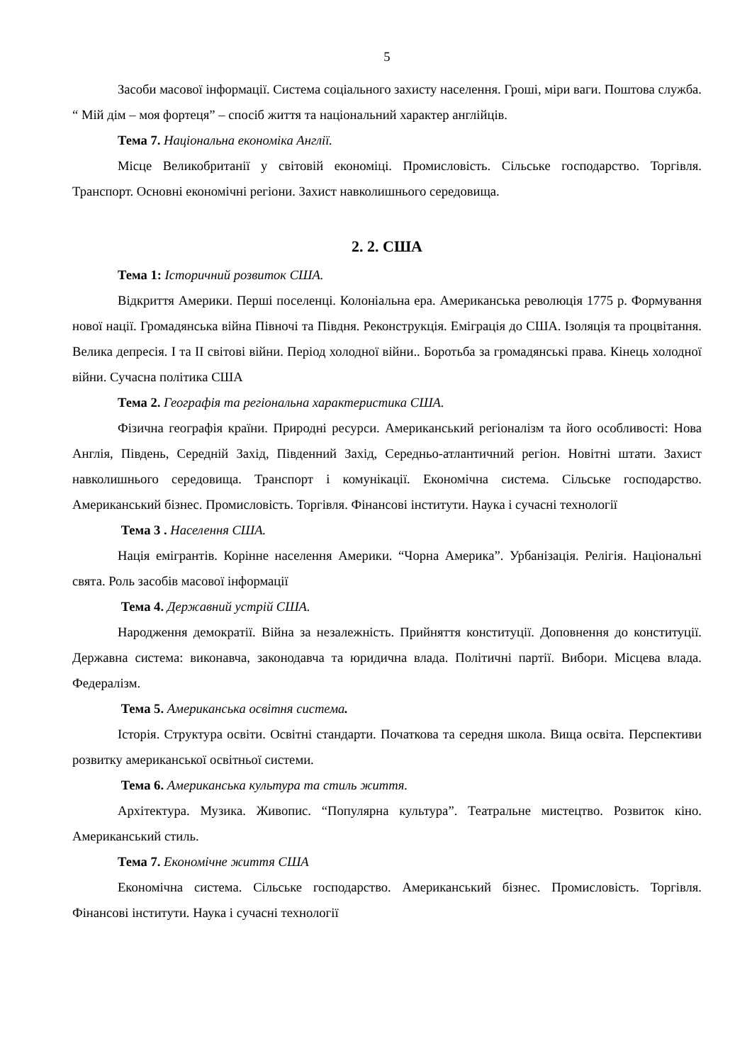5
Засоби масової інформації. Система соціального захисту населення. Гроші, міри ваги. Поштова служба. “ Мій дім – моя фортеця” – спосіб життя та національний характер англійців.
Тема 7. Національна економіка Англії.
Місце Великобританії у світовій економіці. Промисловість. Сільське господарство. Торгівля. Транспорт. Основні економічні регіони. Захист навколишнього середовища.
2. 2. США
Тема 1: Історичний розвиток США.
Відкриття Америки. Перші поселенці. Колоніальна ера. Американська революція 1775 р. Формування нової нації. Громадянська війна Півночі та Півдня. Реконструкція. Еміграція до США. Ізоляція та процвітання. Велика депресія. I та II світові війни. Період холодної війни.. Боротьба за громадянські права. Кінець холодної війни. Сучасна політика США
Тема 2. Географія та регіональна характеристика США.
Фізична географія країни. Природні ресурси. Американський регіоналізм та його особливості: Нова Англія, Південь, Середній Захід, Південний Захід, Середньо-атлантичний регіон. Новітні штати. Захист навколишнього середовища. Транспорт і комунікації. Економічна система. Сільське господарство. Американський бізнес. Промисловість. Торгівля. Фінансові інститути. Наука і сучасні технології
Тема 3 . Населення США.
Нація емігрантів. Корінне населення Америки. “Чорна Америка”. Урбанізація. Релігія. Національні свята. Роль засобів масової інформації
Тема 4. Державний устрій США.
Народження демократії. Війна за незалежність. Прийняття конституції. Доповнення до конституції. Державна система: виконавча, законодавча та юридична влада. Політичні партії. Вибори. Місцева влада. Федералізм.
Тема 5. Американська освітня система.
Історія. Структура освіти. Освітні стандарти. Початкова та середня школа. Вища освіта. Перспективи розвитку американської освітньої системи.
Тема 6. Американська культура та стиль життя.
Архітектура. Музика. Живопис. “Популярна культура”. Театральне мистецтво. Розвиток кіно. Американський стиль.
Тема 7. Економічне життя США
Економічна система. Сільське господарство. Американський бізнес. Промисловість. Торгівля. Фінансові інститути. Наука і сучасні технології